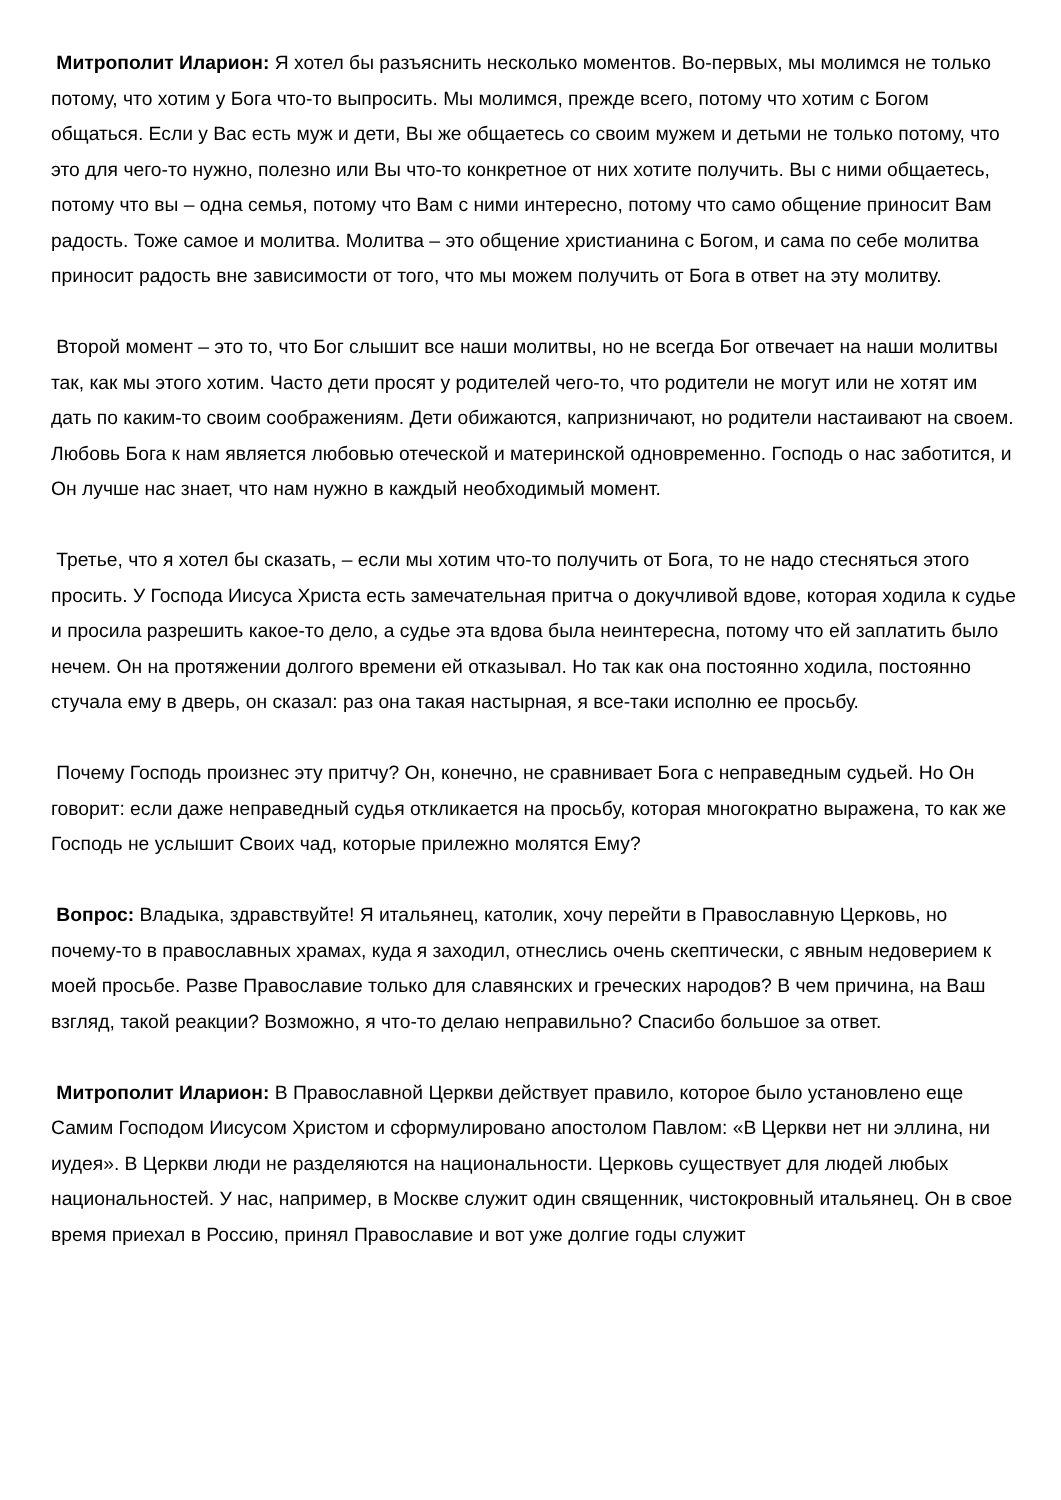Митрополит Иларион: Я хотел бы разъяснить несколько моментов. Во-первых, мы молимся не только потому, что хотим у Бога что-то выпросить. Мы молимся, прежде всего, потому что хотим с Богом общаться. Если у Вас есть муж и дети, Вы же общаетесь со своим мужем и детьми не только потому, что это для чего-то нужно, полезно или Вы что-то конкретное от них хотите получить. Вы с ними общаетесь, потому что вы – одна семья, потому что Вам с ними интересно, потому что само общение приносит Вам радость. Тоже самое и молитва. Молитва – это общение христианина с Богом, и сама по себе молитва приносит радость вне зависимости от того, что мы можем получить от Бога в ответ на эту молитву.
Второй момент – это то, что Бог слышит все наши молитвы, но не всегда Бог отвечает на наши молитвы так, как мы этого хотим. Часто дети просят у родителей чего-то, что родители не могут или не хотят им дать по каким-то своим соображениям. Дети обижаются, капризничают, но родители настаивают на своем. Любовь Бога к нам является любовью отеческой и материнской одновременно. Господь о нас заботится, и Он лучше нас знает, что нам нужно в каждый необходимый момент.
Третье, что я хотел бы сказать, – если мы хотим что-то получить от Бога, то не надо стесняться этого просить. У Господа Иисуса Христа есть замечательная притча о докучливой вдове, которая ходила к судье и просила разрешить какое-то дело, а судье эта вдова была неинтересна, потому что ей заплатить было нечем. Он на протяжении долгого времени ей отказывал. Но так как она постоянно ходила, постоянно стучала ему в дверь, он сказал: раз она такая настырная, я все-таки исполню ее просьбу.
Почему Господь произнес эту притчу? Он, конечно, не сравнивает Бога с неправедным судьей. Но Он говорит: если даже неправедный судья откликается на просьбу, которая многократно выражена, то как же Господь не услышит Своих чад, которые прилежно молятся Ему?
Вопрос: Владыка, здравствуйте! Я итальянец, католик, хочу перейти в Православную Церковь, но почему-то в православных храмах, куда я заходил, отнеслись очень скептически, с явным недоверием к моей просьбе. Разве Православие только для славянских и греческих народов? В чем причина, на Ваш взгляд, такой реакции? Возможно, я что-то делаю неправильно? Спасибо большое за ответ.
Митрополит Иларион: В Православной Церкви действует правило, которое было установлено еще Самим Господом Иисусом Христом и сформулировано апостолом Павлом: «В Церкви нет ни эллина, ни иудея». В Церкви люди не разделяются на национальности. Церковь существует для людей любых национальностей. У нас, например, в Москве служит один священник, чистокровный итальянец. Он в свое время приехал в Россию, принял Православие и вот уже долгие годы служит